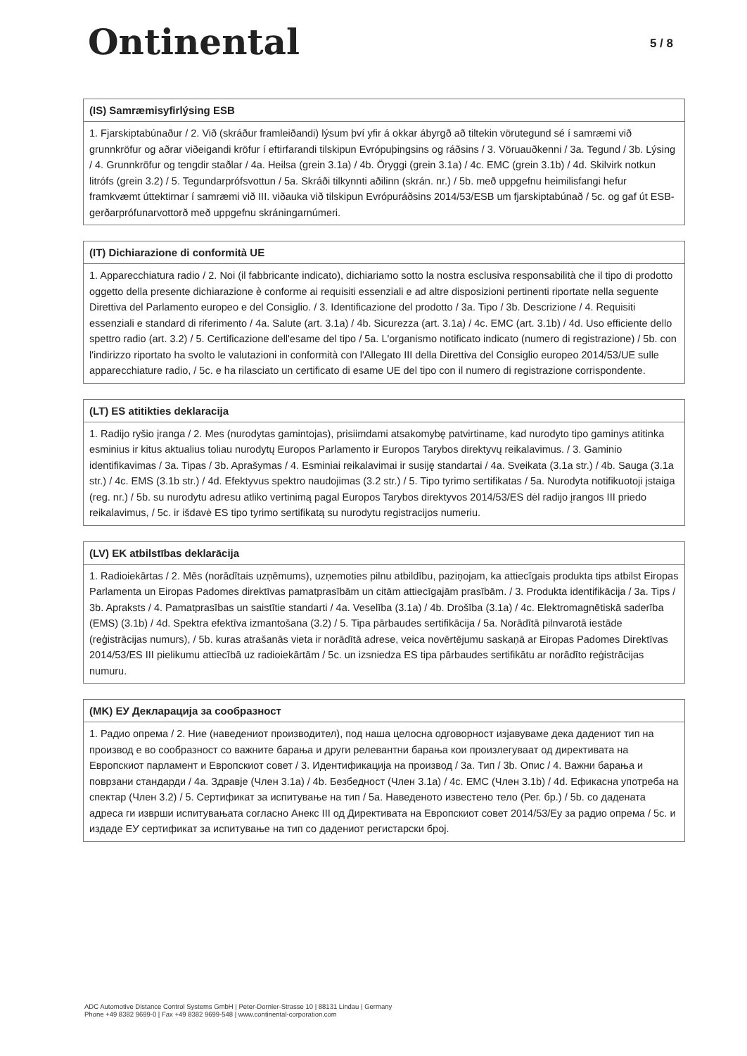Ontinental
5 / 8
(IS) Samræmisyfirlýsing ESB
1. Fjarskiptabúnaður / 2. Við (skráður framleiðandi) lýsum því yfir á okkar ábyrgð að tiltekin vörutegund sé í samræmi við grunnkröfur og aðrar viðeigandi kröfur í eftirfarandi tilskipun Evrópuþingsins og ráðsins / 3. Vöruauðkenni / 3a. Tegund / 3b. Lýsing / 4. Grunnkröfur og tengdir staðlar / 4a. Heilsa (grein 3.1a) / 4b. Öryggi (grein 3.1a) / 4c. EMC (grein 3.1b) / 4d. Skilvirk notkun litrófs (grein 3.2) / 5. Tegundarprófsvottun / 5a. Skráði tilkynnti aðilinn (skrán. nr.) / 5b. með uppgefnu heimilisfangi hefur framkvæmt úttektirnar í samræmi við III. viðauka við tilskipun Evrópuráðsins 2014/53/ESB um fjarskiptabúnað / 5c. og gaf út ESB-gerðarprófunarvottorð með uppgefnu skráningarnúmeri.
(IT) Dichiarazione di conformità UE
1. Apparecchiatura radio / 2. Noi (il fabbricante indicato), dichiariamo sotto la nostra esclusiva responsabilità che il tipo di prodotto oggetto della presente dichiarazione è conforme ai requisiti essenziali e ad altre disposizioni pertinenti riportate nella seguente Direttiva del Parlamento europeo e del Consiglio. / 3. Identificazione del prodotto / 3a. Tipo / 3b. Descrizione / 4. Requisiti essenziali e standard di riferimento / 4a. Salute (art. 3.1a) / 4b. Sicurezza (art. 3.1a) / 4c. EMC (art. 3.1b) / 4d. Uso efficiente dello spettro radio (art. 3.2) / 5. Certificazione dell'esame del tipo / 5a. L'organismo notificato indicato (numero di registrazione) / 5b. con l'indirizzo riportato ha svolto le valutazioni in conformità con l'Allegato III della Direttiva del Consiglio europeo 2014/53/UE sulle apparecchiature radio, / 5c. e ha rilasciato un certificato di esame UE del tipo con il numero di registrazione corrispondente.
(LT) ES atitikties deklaracija
1. Radijo ryšio įranga / 2. Mes (nurodytas gamintojas), prisiimdami atsakomybę patvirtiname, kad nurodyto tipo gaminys atitinka esminius ir kitus aktualius toliau nurodytų Europos Parlamento ir Europos Tarybos direktyvų reikalavimus. / 3. Gaminio identifikavimas / 3a. Tipas / 3b. Aprašymas / 4. Esminiai reikalavimai ir susiję standartai / 4a. Sveikata (3.1a str.) / 4b. Sauga (3.1a str.) / 4c. EMS (3.1b str.) / 4d. Efektyvus spektro naudojimas (3.2 str.) / 5. Tipo tyrimo sertifikatas / 5a. Nurodyta notifikuotoji įstaiga (reg. nr.) / 5b. su nurodytu adresu atliko vertinimą pagal Europos Tarybos direktyvos 2014/53/ES dėl radijo įrangos III priedo reikalavimus, / 5c. ir išdavė ES tipo tyrimo sertifikatą su nurodytu registracijos numeriu.
(LV) EK atbilstības deklarācija
1. Radioiekārtas / 2. Mēs (norādītais uzņēmums), uzņemoties pilnu atbildību, paziņojam, ka attiecīgais produkta tips atbilst Eiropas Parlamenta un Eiropas Padomes direktīvas pamatprasībām un citām attiecīgajām prasībām. / 3. Produkta identifikācija / 3a. Tips / 3b. Apraksts / 4. Pamatprasības un saistītie standarti / 4a. Veselība (3.1a) / 4b. Drošība (3.1a) / 4c. Elektromagnētiskā saderība (EMS) (3.1b) / 4d. Spektra efektīva izmantošana (3.2) / 5. Tipa pārbaudes sertifikācija / 5a. Norādītā pilnvarotā iestāde (reģistrācijas numurs), / 5b. kuras atrašanās vieta ir norādītā adrese, veica novērtējumu saskaņā ar Eiropas Padomes Direktīvas 2014/53/ES III pielikumu attiecībā uz radioiekārtām / 5c. un izsniedza ES tipa pārbaudes sertifikātu ar norādīto reģistrācijas numuru.
(MK) ЕУ Декларација за сообразност
1. Радио опрема / 2. Ние (наведениот производител), под наша целосна одговорност изјавуваме дека дадениот тип на производ е во сообразност со важните барања и други релевантни барања кои произлегуваат од директивата на Европскиот парламент и Европскиот совет / 3. Идентификација на производ / 3а. Тип / 3b. Опис / 4. Важни барања и поврзани стандарди / 4a. Здравје (Член 3.1a) / 4b. Безбедност (Член 3.1a) / 4c. EMC (Член 3.1b) / 4d. Ефикасна употреба на спектар (Член 3.2) / 5. Сертификат за испитување на тип / 5a. Наведеното известено тело (Рег. бр.) / 5b. со дадената адреса ги изврши испитувањата согласно Анекс III од Директивата на Европскиот совет 2014/53/Еу за радио опрема / 5c. и издаде ЕУ сертификат за испитување на тип со дадениот регистарски број.
ADC Automotive Distance Control Systems GmbH | Peter-Dornier-Strasse 10 | 88131 Lindau | Germany
Phone +49 8382 9699-0 | Fax +49 8382 9699-548 | www.continental-corporation.com